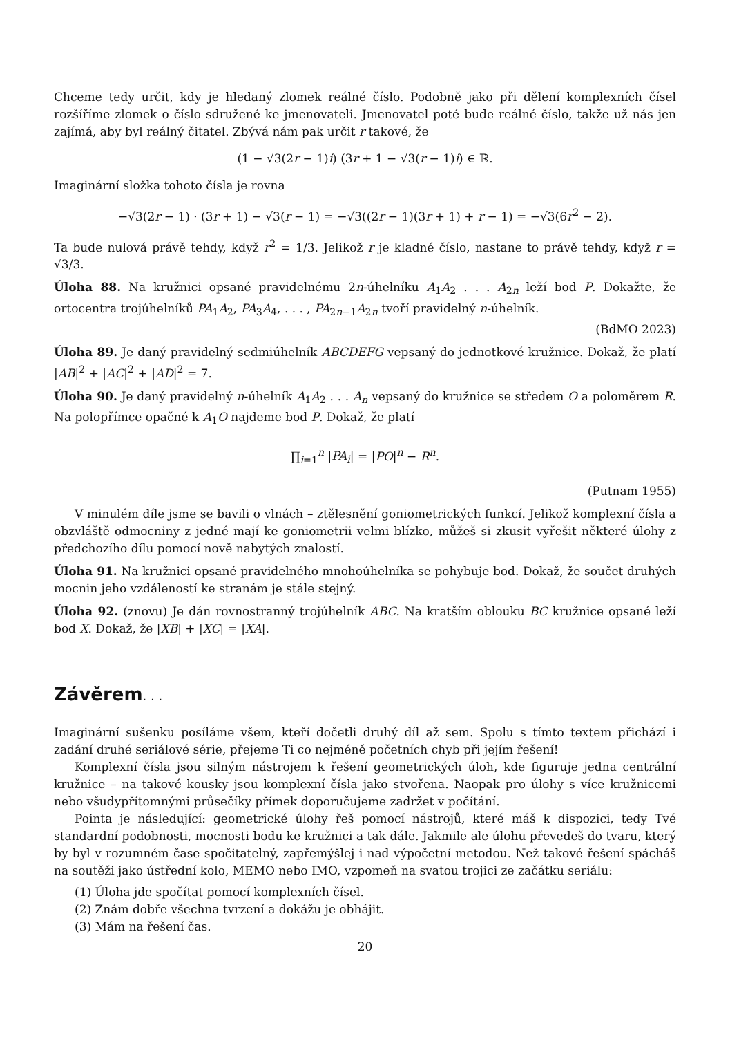Chceme tedy určit, kdy je hledaný zlomek reálné číslo. Podobně jako při dělení komplexních čísel rozšíříme zlomek o číslo sdružené ke jmenovateli. Jmenovatel poté bude reálné číslo, takže už nás jen zajímá, aby byl reálný čitatel. Zbývá nám pak určit r takové, že
(1 − √3(2r − 1)i) (3r + 1 − √3(r − 1)i) ∈ ℝ.
Imaginární složka tohoto čísla je rovna
−√3(2r − 1) · (3r + 1) − √3(r − 1) = −√3((2r − 1)(3r + 1) + r − 1) = −√3(6r<sup>2</sup> − 2).
Ta bude nulová právě tehdy, když r<sup>2</sup> = 1/3. Jelikož r je kladné číslo, nastane to právě tehdy, když r = √3/3.
Úloha 88. Na kružnici opsané pravidelnému 2n-úhelníku A<sub>1</sub>A<sub>2</sub> . . . A<sub>2n</sub> leží bod P. Dokažte, že ortocentra trojúhelníků PA<sub>1</sub>A<sub>2</sub>, PA<sub>3</sub>A<sub>4</sub>, . . . , PA<sub>2n−1</sub>A<sub>2n</sub> tvoří pravidelný n-úhelník.
(BdMO 2023)
Úloha 89. Je daný pravidelný sedmiúhelník ABCDEFG vepsaný do jednotkové kružnice. Dokaž, že platí |AB|<sup>2</sup> + |AC|<sup>2</sup> + |AD|<sup>2</sup> = 7.
Úloha 90. Je daný pravidelný n-úhelník A<sub>1</sub>A<sub>2</sub> . . . A<sub>n</sub> vepsaný do kružnice se středem O a poloměrem R. Na polopřímce opačné k A<sub>1</sub>O najdeme bod P. Dokaž, že platí
∏<sub>i=1</sub><sup>n</sup> |PA<sub>i</sub>| = |PO|<sup>n</sup> − R<sup>n</sup>.
(Putnam 1955)
V minulém díle jsme se bavili o vlnách – ztělesnění goniometrických funkcí. Jelikož komplexní čísla a obzvláště odmocniny z jedné mají ke goniometrii velmi blízko, můžeš si zkusit vyřešit některé úlohy z předchozího dílu pomocí nově nabytých znalostí.
Úloha 91. Na kružnici opsané pravidelného mnohoúhelníka se pohybuje bod. Dokaž, že součet druhých mocnin jeho vzdáleností ke stranám je stále stejný.
Úloha 92. (znovu) Je dán rovnostranný trojúhelník ABC. Na kratším oblouku BC kružnice opsané leží bod X. Dokaž, že |XB| + |XC| = |XA|.
Závěrem. . .
Imaginární sušenku posíláme všem, kteří dočetli druhý díl až sem. Spolu s tímto textem přichází i zadání druhé seriálové série, přejeme Ti co nejméně početních chyb při jejím řešení!
Komplexní čísla jsou silným nástrojem k řešení geometrických úloh, kde figuruje jedna centrální kružnice – na takové kousky jsou komplexní čísla jako stvořena. Naopak pro úlohy s více kružnicemi nebo všudypřítomnými průsečíky přímek doporučujeme zadržet v počítání.
Pointa je následující: geometrické úlohy řeš pomocí nástrojů, které máš k dispozici, tedy Tvé standardní podobnosti, mocnosti bodu ke kružnici a tak dále. Jakmile ale úlohu převedeš do tvaru, který by byl v rozumném čase spočitatelný, zapřemýšlej i nad výpočetní metodou. Než takové řešení spácháš na soutěži jako ústřední kolo, MEMO nebo IMO, vzpomeň na svatou trojici ze začátku seriálu:
(1) Úloha jde spočítat pomocí komplexních čísel.
(2) Znám dobře všechna tvrzení a dokážu je obhájit.
(3) Mám na řešení čas.
20